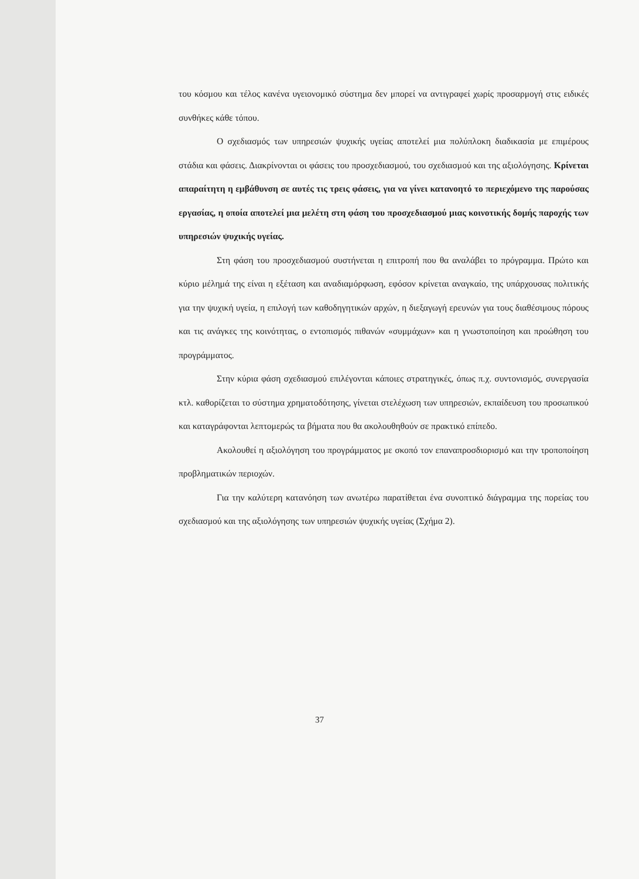του κόσμου και τέλος κανένα υγειονομικό σύστημα δεν μπορεί να αντιγραφεί χωρίς προσαρμογή στις ειδικές συνθήκες κάθε τόπου.
Ο σχεδιασμός των υπηρεσιών ψυχικής υγείας αποτελεί μια πολύπλοκη διαδικασία με επιμέρους στάδια και φάσεις. Διακρίνονται οι φάσεις του προσχεδιασμού, του σχεδιασμού και της αξιολόγησης. Κρίνεται απαραίτητη η εμβάθυνση σε αυτές τις τρεις φάσεις, για να γίνει κατανοητό το περιεχόμενο της παρούσας εργασίας, η οποία αποτελεί μια μελέτη στη φάση του προσχεδιασμού μιας κοινοτικής δομής παροχής των υπηρεσιών ψυχικής υγείας.
Στη φάση του προσχεδιασμού συστήνεται η επιτροπή που θα αναλάβει το πρόγραμμα. Πρώτο και κύριο μέλημά της είναι η εξέταση και αναδιαμόρφωση, εφόσον κρίνεται αναγκαίο, της υπάρχουσας πολιτικής για την ψυχική υγεία, η επιλογή των καθοδηγητικών αρχών, η διεξαγωγή ερευνών για τους διαθέσιμους πόρους και τις ανάγκες της κοινότητας, ο εντοπισμός πιθανών «συμμάχων» και η γνωστοποίηση και προώθηση του προγράμματος.
Στην κύρια φάση σχεδιασμού επιλέγονται κάποιες στρατηγικές, όπως π.χ. συντονισμός, συνεργασία κτλ. καθορίζεται το σύστημα χρηματοδότησης, γίνεται στελέχωση των υπηρεσιών, εκπαίδευση του προσωπικού και καταγράφονται λεπτομερώς τα βήματα που θα ακολουθηθούν σε πρακτικό επίπεδο.
Ακολουθεί η αξιολόγηση του προγράμματος με σκοπό τον επαναπροσδιορισμό και την τροποποίηση προβληματικών περιοχών.
Για την καλύτερη κατανόηση των ανωτέρω παρατίθεται ένα συνοπτικό διάγραμμα της πορείας του σχεδιασμού και της αξιολόγησης των υπηρεσιών ψυχικής υγείας (Σχήμα 2).
37